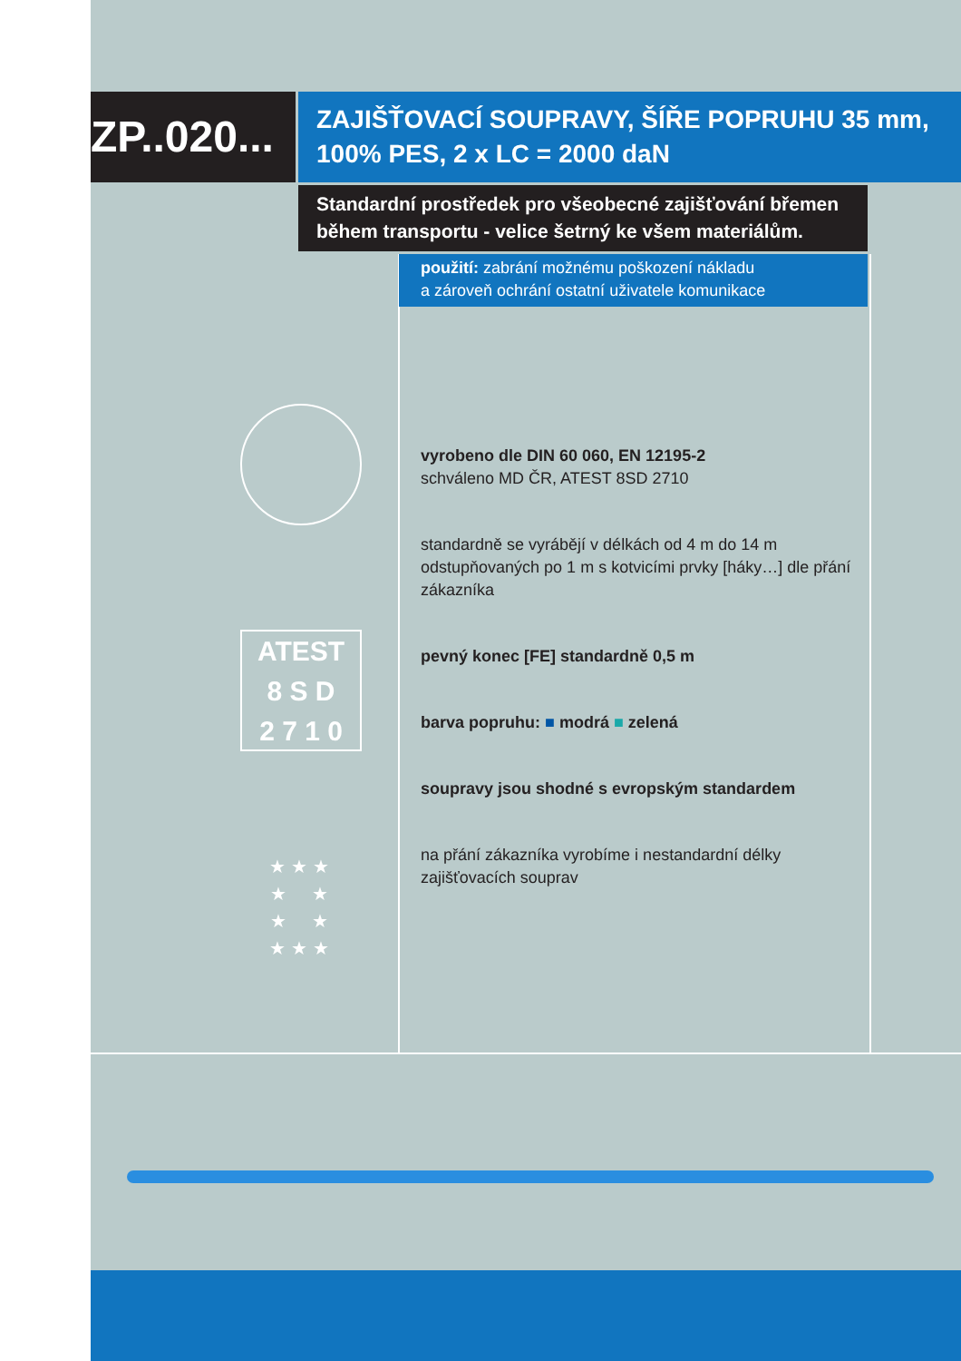ZP..020...
ZAJIŠŤOVACÍ SOUPRAVY, ŠÍŘE POPRUHU 35 mm,
100% PES, 2 x LC = 2000 daN
Standardní prostředek pro všeobecné zajišťování břemen
během transportu - velice šetrný ke všem materiálům.
použití: zabrání možnému poškození nákladu
a zároveň ochrání ostatní uživatele komunikace
ATEST
8 S D
2 7 1 0
★ ★ ★
★ ★
★ ★
★ ★ ★
vyrobeno dle DIN 60 060, EN 12195-2
schváleno MD ČR, ATEST 8SD 2710
standardně se vyrábějí v délkách od 4 m do 14 m odstupňovaných po 1 m s kotvicími prvky [háky…] dle přání zákazníka
pevný konec [FE] standardně 0,5 m
barva popruhu: ■ modrá ■ zelená
soupravy jsou shodné s evropským standardem
na přání zákazníka vyrobíme i nestandardní délky zajišťovacích souprav